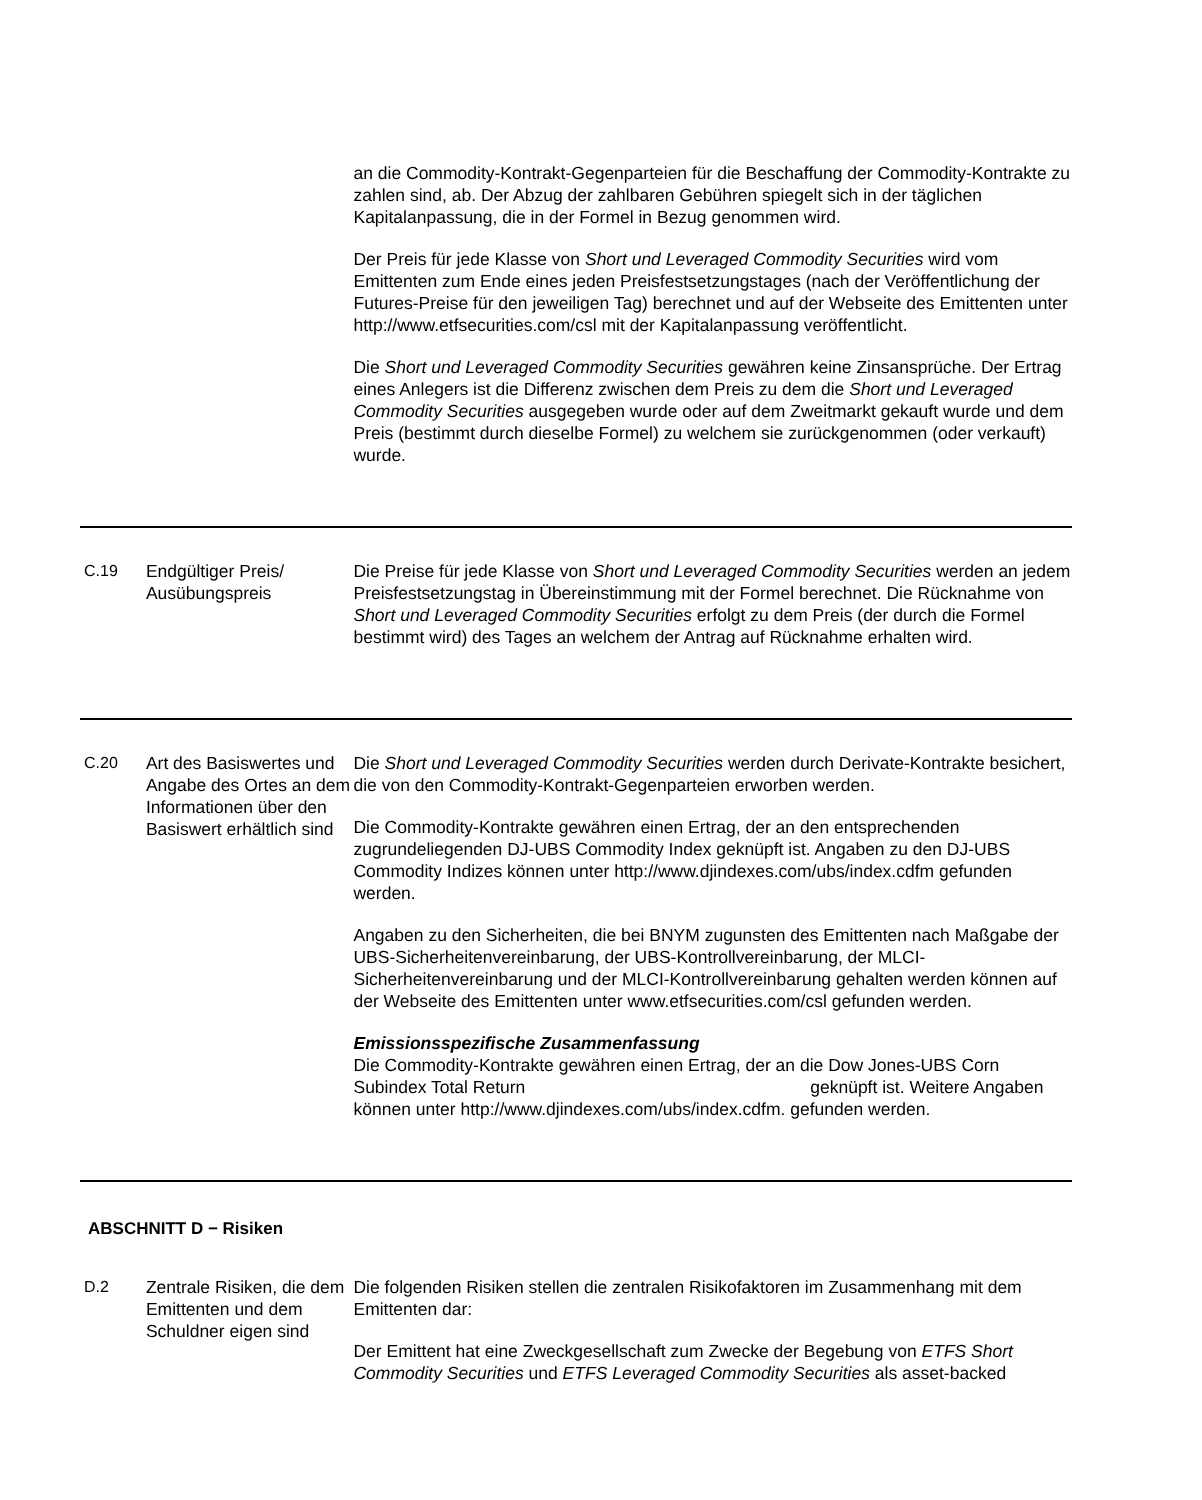an die Commodity-Kontrakt-Gegenparteien für die Beschaffung der Commodity-Kontrakte zu zahlen sind, ab. Der Abzug der zahlbaren Gebühren spiegelt sich in der täglichen Kapitalanpassung, die in der Formel in Bezug genommen wird.
Der Preis für jede Klasse von Short und Leveraged Commodity Securities wird vom Emittenten zum Ende eines jeden Preisfestsetzungstages (nach der Veröffentlichung der Futures-Preise für den jeweiligen Tag) berechnet und auf der Webseite des Emittenten unter http://www.etfsecurities.com/csl mit der Kapitalanpassung veröffentlicht.
Die Short und Leveraged Commodity Securities gewähren keine Zinsansprüche. Der Ertrag eines Anlegers ist die Differenz zwischen dem Preis zu dem die Short und Leveraged Commodity Securities ausgegeben wurde oder auf dem Zweitmarkt gekauft wurde und dem Preis (bestimmt durch dieselbe Formel) zu welchem sie zurückgenommen (oder verkauft) wurde.
C.19 Endgültiger Preis/ Ausübungspreis
Die Preise für jede Klasse von Short und Leveraged Commodity Securities werden an jedem Preisfestsetzungstag in Übereinstimmung mit der Formel berechnet. Die Rücknahme von Short und Leveraged Commodity Securities erfolgt zu dem Preis (der durch die Formel bestimmt wird) des Tages an welchem der Antrag auf Rücknahme erhalten wird.
C.20 Art des Basiswertes und Angabe des Ortes an dem Informationen über den Basiswert erhältlich sind
Die Short und Leveraged Commodity Securities werden durch Derivate-Kontrakte besichert, die von den Commodity-Kontrakt-Gegenparteien erworben werden.
Die Commodity-Kontrakte gewähren einen Ertrag, der an den entsprechenden zugrundeliegenden DJ-UBS Commodity Index geknüpft ist. Angaben zu den DJ-UBS Commodity Indizes können unter http://www.djindexes.com/ubs/index.cdfm gefunden werden.
Angaben zu den Sicherheiten, die bei BNYM zugunsten des Emittenten nach Maßgabe der UBS-Sicherheitenvereinbarung, der UBS-Kontrollvereinbarung, der MLCI-Sicherheitenvereinbarung und der MLCI-Kontrollvereinbarung gehalten werden können auf der Webseite des Emittenten unter www.etfsecurities.com/csl gefunden werden.
Emissionsspezifische Zusammenfassung
Die Commodity-Kontrakte gewähren einen Ertrag, der an die Dow Jones-UBS Corn Subindex Total Return geknüpft ist. Weitere Angaben können unter http://www.djindexes.com/ubs/index.cdfm. gefunden werden.
ABSCHNITT D − Risiken
D.2 Zentrale Risiken, die dem Emittenten und dem Schuldner eigen sind
Die folgenden Risiken stellen die zentralen Risikofaktoren im Zusammenhang mit dem Emittenten dar:
Der Emittent hat eine Zweckgesellschaft zum Zwecke der Begebung von ETFS Short Commodity Securities und ETFS Leveraged Commodity Securities als asset-backed